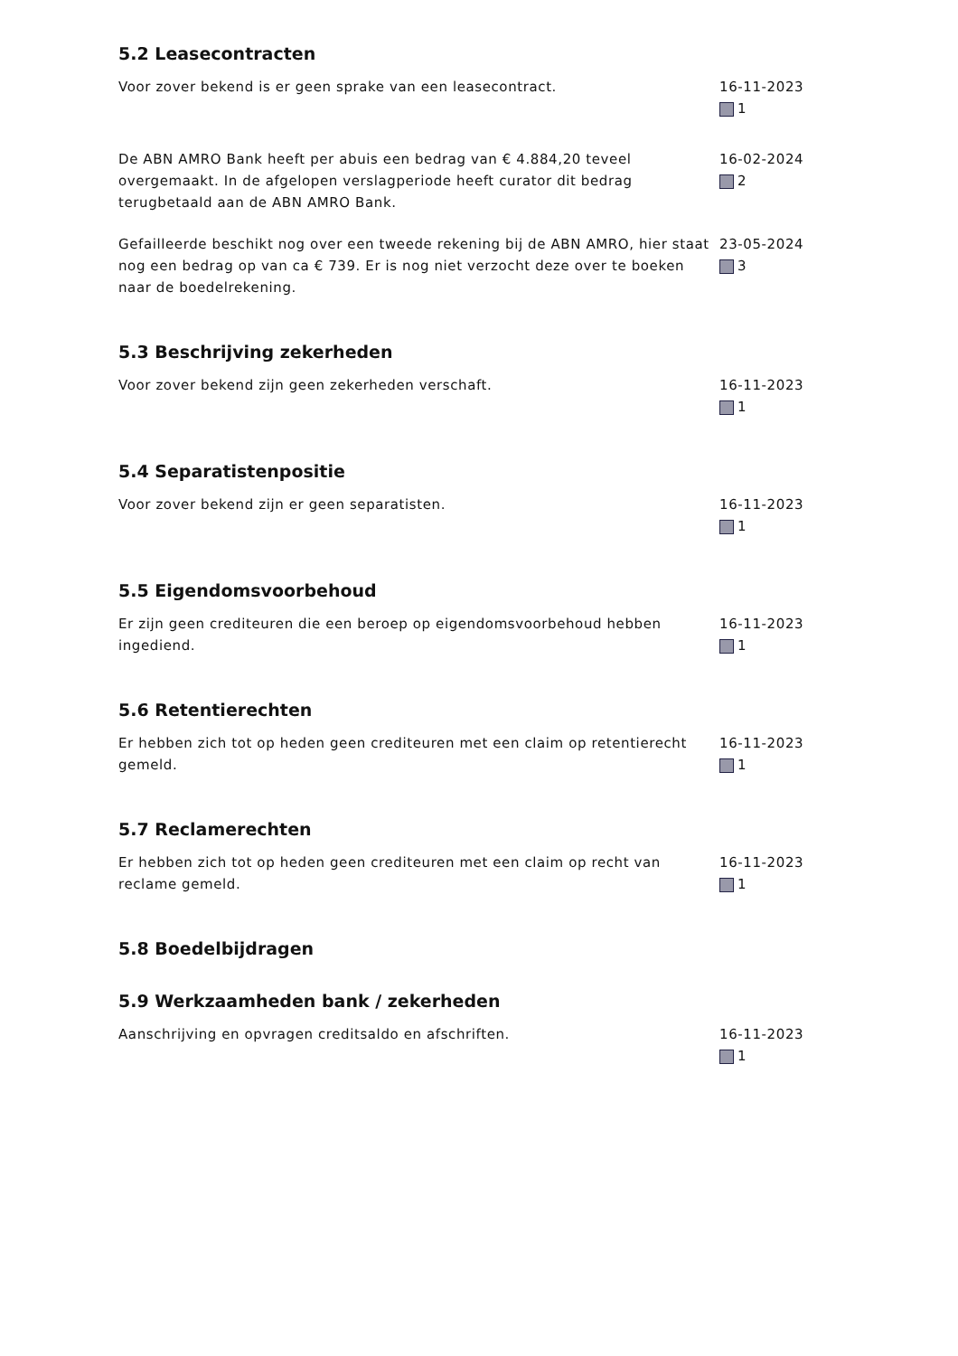5.2 Leasecontracten
Voor zover bekend is er geen sprake van een leasecontract. 16-11-2023
1
De ABN AMRO Bank heeft per abuis een bedrag van € 4.884,20 teveel overgemaakt. In de afgelopen verslagperiode heeft curator dit bedrag terugbetaald aan de ABN AMRO Bank.
16-02-2024
2
Gefailleerde beschikt nog over een tweede rekening bij de ABN AMRO, hier staat nog een bedrag op van ca € 739. Er is nog niet verzocht deze over te boeken naar de boedelrekening.
23-05-2024
3
5.3 Beschrijving zekerheden
Voor zover bekend zijn geen zekerheden verschaft. 16-11-2023
1
5.4 Separatistenpositie
Voor zover bekend zijn er geen separatisten. 16-11-2023
1
5.5 Eigendomsvoorbehoud
Er zijn geen crediteuren die een beroep op eigendomsvoorbehoud hebben ingediend.
16-11-2023
1
5.6 Retentierechten
Er hebben zich tot op heden geen crediteuren met een claim op retentierecht gemeld.
16-11-2023
1
5.7 Reclamerechten
Er hebben zich tot op heden geen crediteuren met een claim op recht van reclame gemeld.
16-11-2023
1
5.8 Boedelbijdragen
5.9 Werkzaamheden bank / zekerheden
Aanschrijving en opvragen creditsaldo en afschriften. 16-11-2023
1